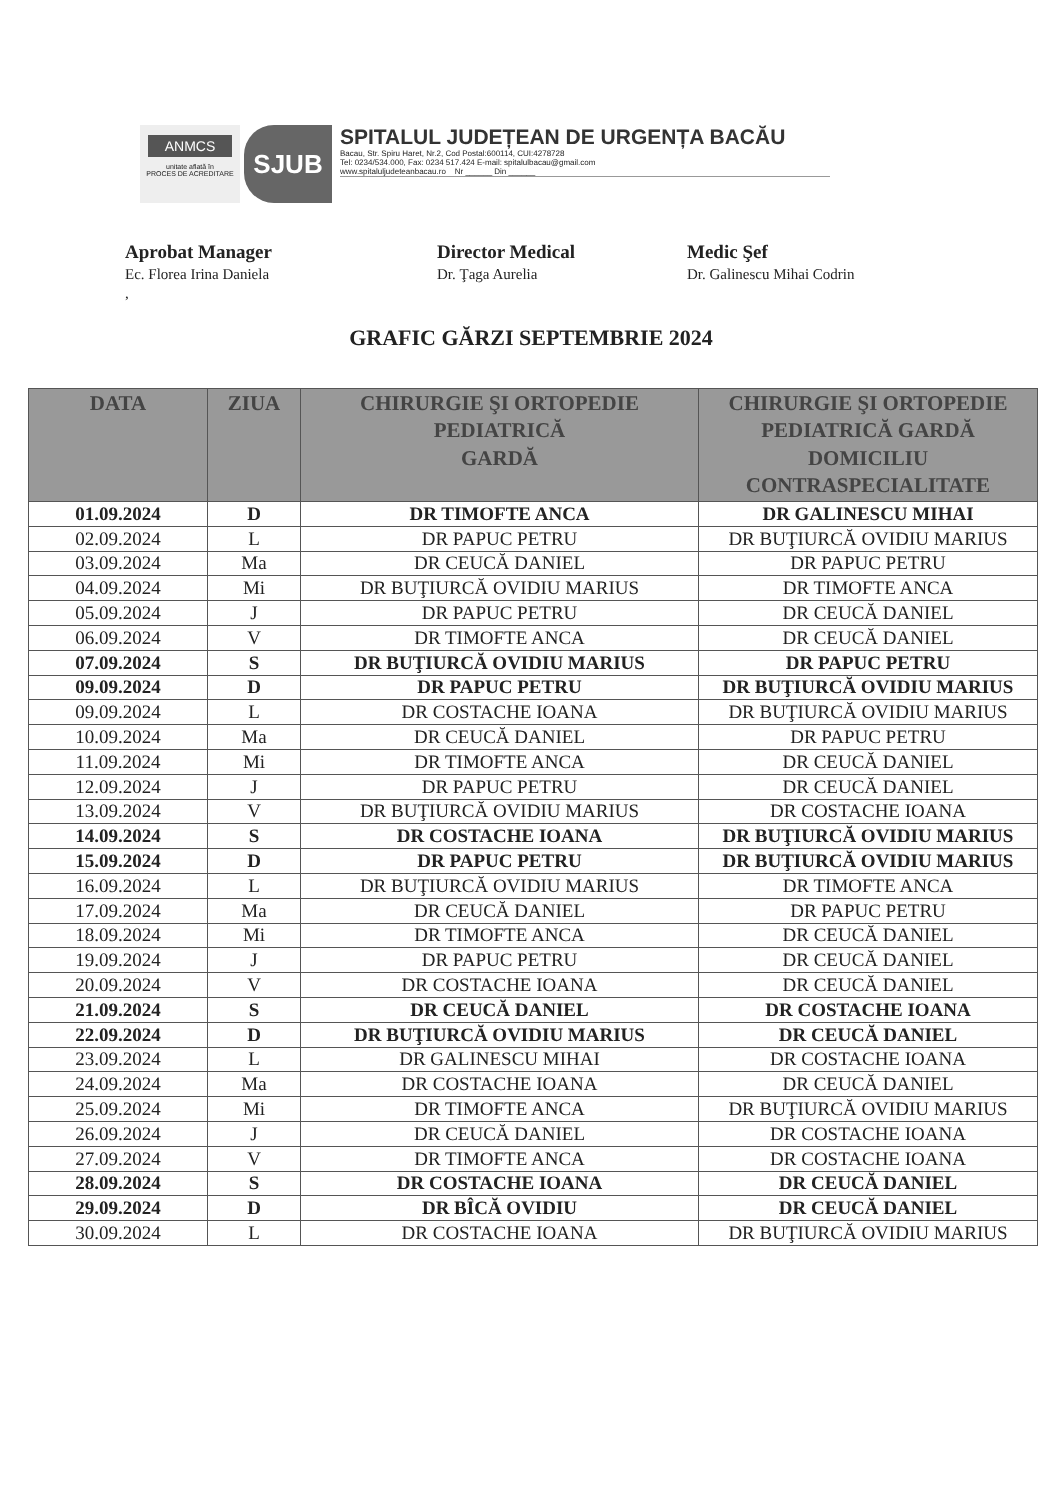ANMCS
unitate aflată în
PROCES DE ACREDITARE
SJUB
SPITALUL JUDEȚEAN DE URGENȚA BACĂU
Bacau, Str. Spiru Haret, Nr.2, Cod Postal:600114, CUI:4278728
Tel: 0234/534.000, Fax: 0234 517.424 E-mail: spitalulbacau@gmail.com
www.spitaluljudeteanbacau.ro Nr ______ Din ______
Aprobat Manager
Ec. Florea Irina Daniela
,
Director Medical
Dr. Ţaga Aurelia
Medic Şef
Dr. Galinescu Mihai Codrin
GRAFIC GĂRZI SEPTEMBRIE 2024
| DATA | ZIUA | CHIRURGIE ŞI ORTOPEDIE PEDIATRICĂ GARDĂ | CHIRURGIE ŞI ORTOPEDIE PEDIATRICĂ GARDĂ DOMICILIU CONTRASPECIALITATE |
| --- | --- | --- | --- |
| 01.09.2024 | D | DR TIMOFTE ANCA | DR GALINESCU MIHAI |
| 02.09.2024 | L | DR PAPUC PETRU | DR BUŢIURCĂ OVIDIU MARIUS |
| 03.09.2024 | Ma | DR CEUCĂ DANIEL | DR PAPUC PETRU |
| 04.09.2024 | Mi | DR BUŢIURCĂ OVIDIU MARIUS | DR TIMOFTE ANCA |
| 05.09.2024 | J | DR PAPUC PETRU | DR CEUCĂ DANIEL |
| 06.09.2024 | V | DR TIMOFTE ANCA | DR CEUCĂ DANIEL |
| 07.09.2024 | S | DR BUŢIURCĂ OVIDIU MARIUS | DR PAPUC PETRU |
| 09.09.2024 | D | DR PAPUC PETRU | DR BUŢIURCĂ OVIDIU MARIUS |
| 09.09.2024 | L | DR COSTACHE IOANA | DR BUŢIURCĂ OVIDIU MARIUS |
| 10.09.2024 | Ma | DR CEUCĂ DANIEL | DR PAPUC PETRU |
| 11.09.2024 | Mi | DR TIMOFTE ANCA | DR CEUCĂ DANIEL |
| 12.09.2024 | J | DR PAPUC PETRU | DR CEUCĂ DANIEL |
| 13.09.2024 | V | DR BUŢIURCĂ OVIDIU MARIUS | DR COSTACHE IOANA |
| 14.09.2024 | S | DR COSTACHE IOANA | DR BUŢIURCĂ OVIDIU MARIUS |
| 15.09.2024 | D | DR PAPUC PETRU | DR BUŢIURCĂ OVIDIU MARIUS |
| 16.09.2024 | L | DR BUŢIURCĂ OVIDIU MARIUS | DR TIMOFTE ANCA |
| 17.09.2024 | Ma | DR CEUCĂ DANIEL | DR PAPUC PETRU |
| 18.09.2024 | Mi | DR TIMOFTE ANCA | DR CEUCĂ DANIEL |
| 19.09.2024 | J | DR PAPUC PETRU | DR CEUCĂ DANIEL |
| 20.09.2024 | V | DR COSTACHE IOANA | DR CEUCĂ DANIEL |
| 21.09.2024 | S | DR CEUCĂ DANIEL | DR COSTACHE IOANA |
| 22.09.2024 | D | DR BUŢIURCĂ OVIDIU MARIUS | DR CEUCĂ DANIEL |
| 23.09.2024 | L | DR GALINESCU MIHAI | DR COSTACHE IOANA |
| 24.09.2024 | Ma | DR COSTACHE IOANA | DR CEUCĂ DANIEL |
| 25.09.2024 | Mi | DR TIMOFTE ANCA | DR BUŢIURCĂ OVIDIU MARIUS |
| 26.09.2024 | J | DR CEUCĂ DANIEL | DR COSTACHE IOANA |
| 27.09.2024 | V | DR TIMOFTE ANCA | DR COSTACHE IOANA |
| 28.09.2024 | S | DR COSTACHE IOANA | DR CEUCĂ DANIEL |
| 29.09.2024 | D | DR BÎCĂ OVIDIU | DR CEUCĂ DANIEL |
| 30.09.2024 | L | DR COSTACHE IOANA | DR BUŢIURCĂ OVIDIU MARIUS |